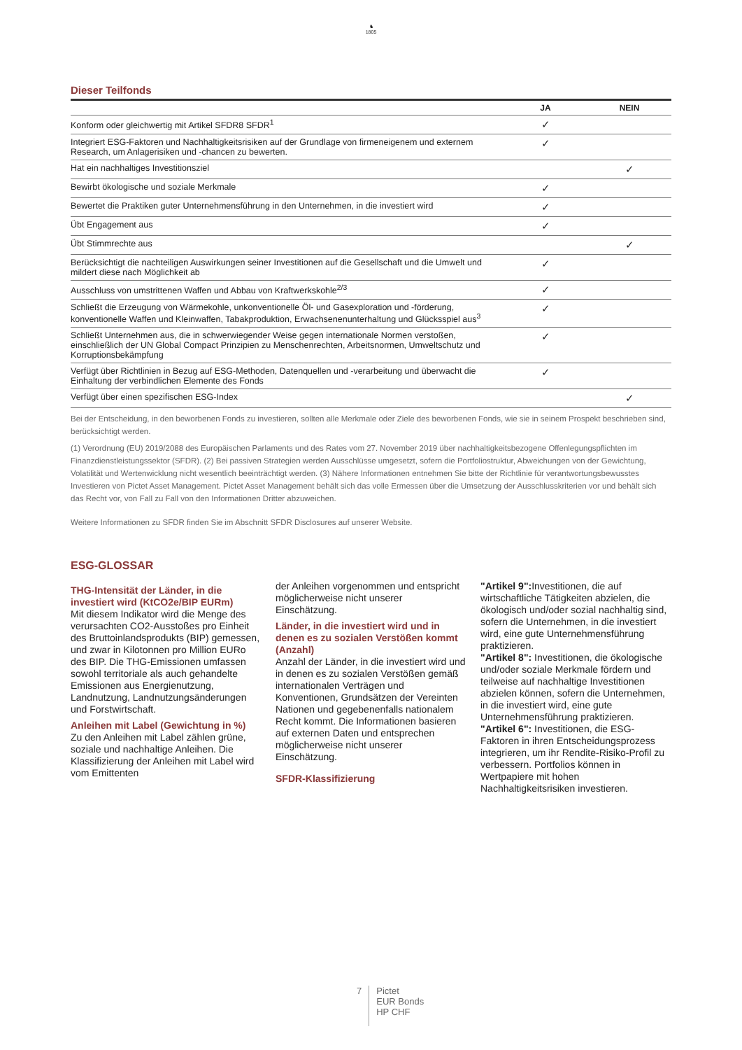♞
1805
Dieser Teilfonds
| | JA | NEIN |
| --- | --- | --- |
| Konform oder gleichwertig mit Artikel SFDR8 SFDR<sup>1</sup> | ✓ | |
| Integriert ESG-Faktoren und Nachhaltigkeitsrisiken auf der Grundlage von firmeneigenem und externem Research, um Anlagerisiken und -chancen zu bewerten. | ✓ | |
| Hat ein nachhaltiges Investitionsziel | | ✓ |
| Bewirbt ökologische und soziale Merkmale | ✓ | |
| Bewertet die Praktiken guter Unternehmensführung in den Unternehmen, in die investiert wird | ✓ | |
| Übt Engagement aus | ✓ | |
| Übt Stimmrechte aus | | ✓ |
| Berücksichtigt die nachteiligen Auswirkungen seiner Investitionen auf die Gesellschaft und die Umwelt und mildert diese nach Möglichkeit ab | ✓ | |
| Ausschluss von umstrittenen Waffen und Abbau von Kraftwerkskohle<sup>2/3</sup> | ✓ | |
| Schließt die Erzeugung von Wärmekohle, unkonventionelle Öl- und Gasexploration und -förderung, konventionelle Waffen und Kleinwaffen, Tabakproduktion, Erwachsenenunterhaltung und Glücksspiel aus<sup>3</sup> | ✓ | |
| Schließt Unternehmen aus, die in schwerwiegender Weise gegen internationale Normen verstoßen, einschließlich der UN Global Compact Prinzipien zu Menschenrechten, Arbeitsnormen, Umweltschutz und Korruptionsbekämpfung | ✓ | |
| Verfügt über Richtlinien in Bezug auf ESG-Methoden, Datenquellen und -verarbeitung und überwacht die Einhaltung der verbindlichen Elemente des Fonds | ✓ | |
| Verfügt über einen spezifischen ESG-Index | | ✓ |
Bei der Entscheidung, in den beworbenen Fonds zu investieren, sollten alle Merkmale oder Ziele des beworbenen Fonds, wie sie in seinem Prospekt beschrieben sind, berücksichtigt werden.
(1) Verordnung (EU) 2019/2088 des Europäischen Parlaments und des Rates vom 27. November 2019 über nachhaltigkeitsbezogene Offenlegungspflichten im Finanzdienstleistungssektor (SFDR). (2) Bei passiven Strategien werden Ausschlüsse umgesetzt, sofern die Portfoliostruktur, Abweichungen von der Gewichtung, Volatilität und Wertenwicklung nicht wesentlich beeinträchtigt werden. (3) Nähere Informationen entnehmen Sie bitte der Richtlinie für verantwortungsbewusstes Investieren von Pictet Asset Management. Pictet Asset Management behält sich das volle Ermessen über die Umsetzung der Ausschlusskriterien vor und behält sich das Recht vor, von Fall zu Fall von den Informationen Dritter abzuweichen.
Weitere Informationen zu SFDR finden Sie im Abschnitt SFDR Disclosures auf unserer Website.
ESG-GLOSSAR
THG-Intensität der Länder, in die investiert wird (KtCO2e/BIP EURm)
Mit diesem Indikator wird die Menge des verursachten CO2-Ausstoßes pro Einheit des Bruttoinlandsprodukts (BIP) gemessen, und zwar in Kilotonnen pro Million EURo des BIP. Die THG-Emissionen umfassen sowohl territoriale als auch gehandelte Emissionen aus Energienutzung, Landnutzung, Landnutzungsänderungen und Forstwirtschaft.
Anleihen mit Label (Gewichtung in %)
Zu den Anleihen mit Label zählen grüne, soziale und nachhaltige Anleihen. Die Klassifizierung der Anleihen mit Label wird vom Emittenten
der Anleihen vorgenommen und entspricht möglicherweise nicht unserer Einschätzung.
Länder, in die investiert wird und in denen es zu sozialen Verstößen kommt (Anzahl)
Anzahl der Länder, in die investiert wird und in denen es zu sozialen Verstößen gemäß internationalen Verträgen und Konventionen, Grundsätzen der Vereinten Nationen und gegebenenfalls nationalem Recht kommt. Die Informationen basieren auf externen Daten und entsprechen möglicherweise nicht unserer Einschätzung.
SFDR-Klassifizierung
"Artikel 9": Investitionen, die auf wirtschaftliche Tätigkeiten abzielen, die ökologisch und/oder sozial nachhaltig sind, sofern die Unternehmen, in die investiert wird, eine gute Unternehmensführung praktizieren.
"Artikel 8": Investitionen, die ökologische und/oder soziale Merkmale fördern und teilweise auf nachhaltige Investitionen abzielen können, sofern die Unternehmen, in die investiert wird, eine gute Unternehmensführung praktizieren.
"Artikel 6": Investitionen, die ESG-Faktoren in ihren Entscheidungsprozess integrieren, um ihr Rendite-Risiko-Profil zu verbessern. Portfolios können in Wertpapiere mit hohen Nachhaltigkeitsrisiken investieren.
7
Pictet
EUR Bonds
HP CHF